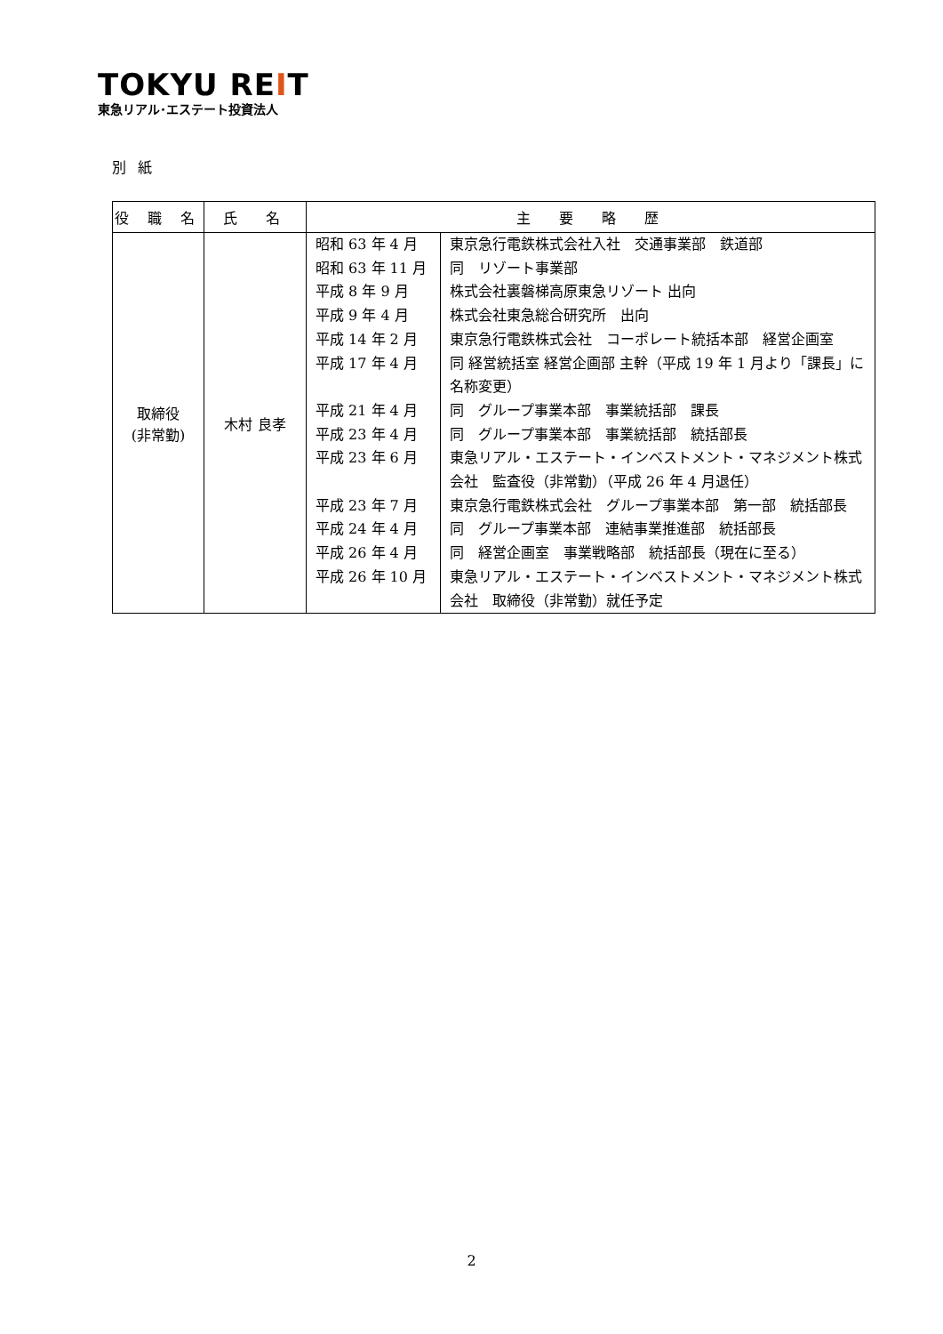TOKYU REIT
東急リアル･エステート投資法人
別 紙
| 役 職 名 | 氏 名 | 主 要 略 歴 |
| --- | --- | --- |
| 取締役 (非常勤) | 木村 良孝 | / 昭和 63 年 4 月 / 東京急行電鉄株式会社入社 交通事業部 鉄道部 / / 昭和 63 年 11 月 / 同 リゾート事業部 / / 平成 8 年 9 月 / 株式会社裏磐梯高原東急リゾート 出向 / / 平成 9 年 4 月 / 株式会社東急総合研究所 出向 / / 平成 14 年 2 月 / 東京急行電鉄株式会社 コーポレート統括本部 経営企画室 / / 平成 17 年 4 月 / 同 経営統括室 経営企画部 主幹（平成 19 年 1 月より「課長」に名称変更） / / 平成 21 年 4 月 / 同 グループ事業本部 事業統括部 課長 / / 平成 23 年 4 月 / 同 グループ事業本部 事業統括部 統括部長 / / 平成 23 年 6 月 / 東急リアル・エステート・インベストメント・マネジメント株式会社 監査役（非常勤）（平成 26 年 4 月退任） / / 平成 23 年 7 月 / 東京急行電鉄株式会社 グループ事業本部 第一部 統括部長 / / 平成 24 年 4 月 / 同 グループ事業本部 連結事業推進部 統括部長 / / 平成 26 年 4 月 / 同 経営企画室 事業戦略部 統括部長（現在に至る） / / 平成 26 年 10 月 / 東急リアル・エステート・インベストメント・マネジメント株式会社 取締役（非常勤）就任予定 / |
2